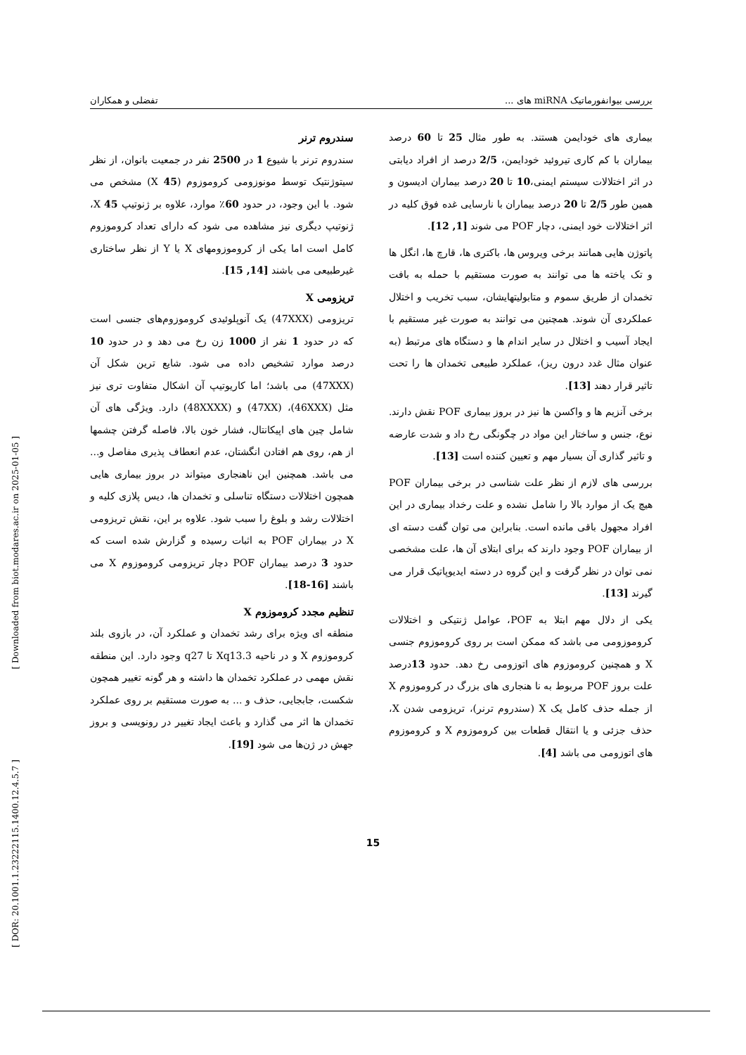بررسی بیوانفورماتیک miRNA های ... تفضلی و همکاران
بیماری های خودایمن هستند. به طور مثال 25 تا 60 درصد بیماران با کم کاری تیروئید خودایمن، 2/5 درصد از افراد دیابتی در اثر اختلالات سیستم ایمنی،10 تا 20 درصد بیماران ادیسون و همین طور 2/5 تا 20 درصد بیماران با نارسایی غده فوق کلیه در اثر اختلالات خود ایمنی، دچار POF می شوند [1, 12].
پاتوژن هایی همانند برخی ویروس ها، باکتری ها، قارچ ها، انگل ها و تک یاخته ها می توانند به صورت مستقیم با حمله به بافت تخمدان از طریق سموم و متابولیتهایشان، سبب تخریب و اختلال عملکردی آن شوند. همچنین می توانند به صورت غیر مستقیم با ایجاد آسیب و اختلال در سایر اندام ها و دستگاه های مرتبط (به عنوان مثال غدد درون ریز)، عملکرد طبیعی تخمدان ها را تحت تاثیر قرار دهند [13].
برخی آنزیم ها و واکسن ها نیز در بروز بیماری POF نقش دارند. نوع، جنس و ساختار این مواد در چگونگی رخ داد و شدت عارضه و تاثیر گذاری آن بسیار مهم و تعیین کننده است [13].
بررسی های لازم از نظر علت شناسی در برخی بیماران POF هیچ یک از موارد بالا را شامل نشده و علت رخداد بیماری در این افراد مجهول باقی مانده است. بنابراین می توان گفت دسته ای از بیماران POF وجود دارند که برای ابتلای آن ها، علت مشخصی نمی توان در نظر گرفت و این گروه در دسته ایدیوپاتیک قرار می گیرند [13].
یکی از دلال مهم ابتلا به POF، عوامل ژنتیکی و اختلالات کروموزومی می باشد که ممکن است بر روی کروموزوم جنسی X و همچنین کروموزوم های اتوزومی رخ دهد. حدود 13درصد علت بروز POF مربوط به نا هنجاری های بزرگ در کروموزوم X از جمله حذف کامل یک X (سندروم ترنر)، تریزومی شدن X، حذف جزئی و یا انتقال قطعات بین کروموزوم X و کروموزوم های اتوزومی می باشد [4].
سندروم ترنر
سندروم ترنر با شیوع 1 در 2500 نفر در جمعیت بانوان، از نظر سیتوژنتیک توسط مونوزومی کروموزوم (X 45) مشخص می شود. با این وجود، در حدود 60٪ موارد، علاوه بر ژنوتیپ X 45، ژنوتیپ دیگری نیز مشاهده می شود که دارای تعداد کروموزوم کامل است اما یکی از کروموزومهای X یا Y از نظر ساختاری غیرطبیعی می باشند [14, 15].
تریزومی X
تریزومی (47XXX) یک آنوپلوئیدی کروموزوم‌های جنسی است که در حدود 1 نفر از 1000 زن رخ می دهد و در حدود 10 درصد موارد تشخیص داده می شود. شایع ترین شکل آن (47XXX) می باشد؛ اما کاریوتیپ آن اشکال متفاوت تری نیز مثل (46XXX)، (47XX) و (48XXXX) دارد. ویژگی های آن شامل چین های اپیکانتال، فشار خون بالا، فاصله گرفتن چشمها از هم، روی هم افتادن انگشتان، عدم انعطاف پذیری مفاصل و... می باشد. همچنین این ناهنجاری میتواند در بروز بیماری هایی همچون اختلالات دستگاه تناسلی و تخمدان ها، دیس پلازی کلیه و اختلالات رشد و بلوغ را سبب شود. علاوه بر این، نقش تریزومی X در بیماران POF به اثبات رسیده و گزارش شده است که حدود 3 درصد بیماران POF دچار تریزومی کروموزوم X می باشند [16-18].
تنظیم مجدد کروموزوم X
منطقه ای ویژه برای رشد تخمدان و عملکرد آن، در بازوی بلند کروموزوم X و در ناحیه Xq13.3 تا q27 وجود دارد. این منطقه نقش مهمی در عملکرد تخمدان ها داشته و هر گونه تغییر همچون شکست، جابجایی، حذف و ... به صورت مستقیم بر روی عملکرد تخمدان ها اثر می گذارد و باعث ایجاد تغییر در رونویسی و بروز جهش در ژن‌ها می شود [19].
15
[ Downloaded from biot.modares.ac.ir on 2025-01-05 ]
[ DOR: 20.1001.1.23222115.1400.12.4.5.7 ]